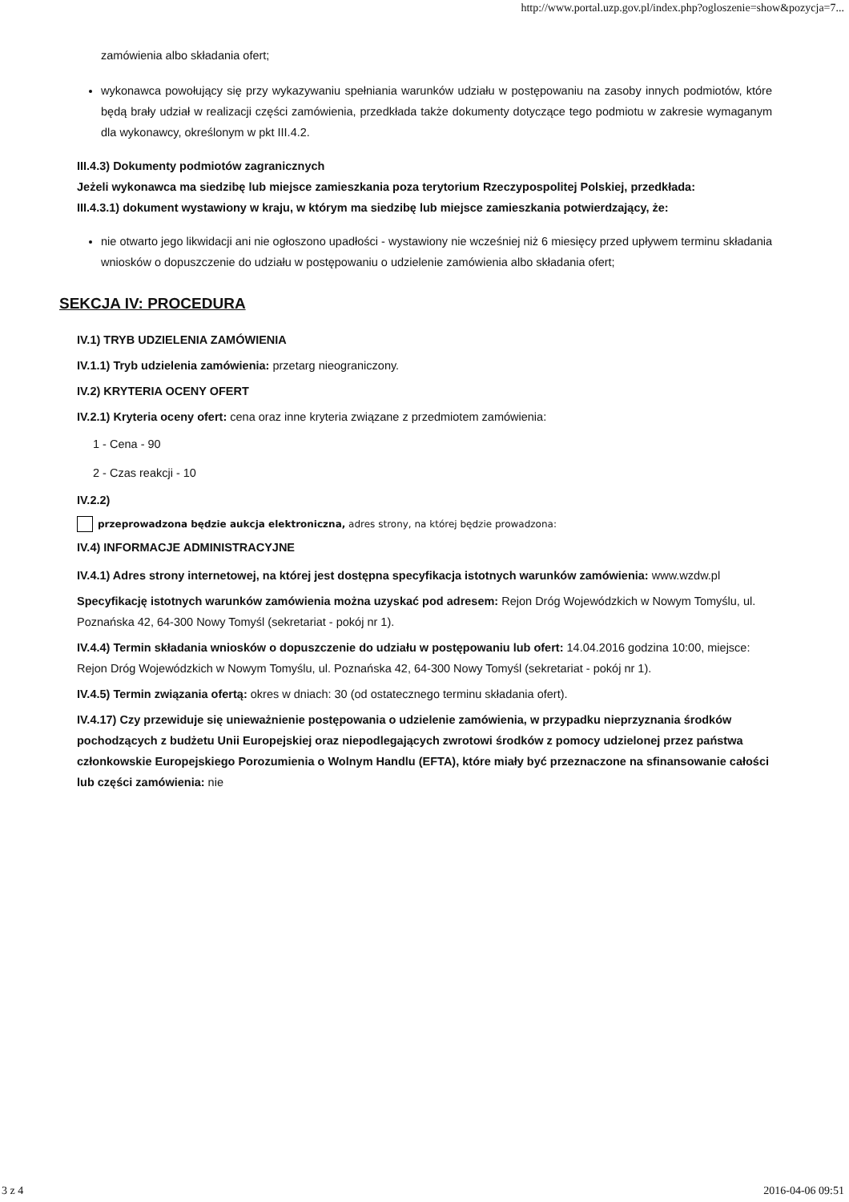http://www.portal.uzp.gov.pl/index.php?ogloszenie=show&pozycja=7...
zamówienia albo składania ofert;
wykonawca powołujący się przy wykazywaniu spełniania warunków udziału w postępowaniu na zasoby innych podmiotów, które będą brały udział w realizacji części zamówienia, przedkłada także dokumenty dotyczące tego podmiotu w zakresie wymaganym dla wykonawcy, określonym w pkt III.4.2.
III.4.3) Dokumenty podmiotów zagranicznych
Jeżeli wykonawca ma siedzibę lub miejsce zamieszkania poza terytorium Rzeczypospolitej Polskiej, przedkłada:
III.4.3.1) dokument wystawiony w kraju, w którym ma siedzibę lub miejsce zamieszkania potwierdzający, że:
nie otwarto jego likwidacji ani nie ogłoszono upadłości - wystawiony nie wcześniej niż 6 miesięcy przed upływem terminu składania wniosków o dopuszczenie do udziału w postępowaniu o udzielenie zamówienia albo składania ofert;
SEKCJA IV: PROCEDURA
IV.1) TRYB UDZIELENIA ZAMÓWIENIA
IV.1.1) Tryb udzielenia zamówienia: przetarg nieograniczony.
IV.2) KRYTERIA OCENY OFERT
IV.2.1) Kryteria oceny ofert: cena oraz inne kryteria związane z przedmiotem zamówienia:
1 - Cena - 90
2 - Czas reakcji - 10
IV.2.2)
przeprowadzona będzie aukcja elektroniczna, adres strony, na której będzie prowadzona:
IV.4) INFORMACJE ADMINISTRACYJNE
IV.4.1) Adres strony internetowej, na której jest dostępna specyfikacja istotnych warunków zamówienia: www.wzdw.pl
Specyfikację istotnych warunków zamówienia można uzyskać pod adresem: Rejon Dróg Wojewódzkich w Nowym Tomyślu, ul. Poznańska 42, 64-300 Nowy Tomyśl (sekretariat - pokój nr 1).
IV.4.4) Termin składania wniosków o dopuszczenie do udziału w postępowaniu lub ofert: 14.04.2016 godzina 10:00, miejsce: Rejon Dróg Wojewódzkich w Nowym Tomyślu, ul. Poznańska 42, 64-300 Nowy Tomyśl (sekretariat - pokój nr 1).
IV.4.5) Termin związania ofertą: okres w dniach: 30 (od ostatecznego terminu składania ofert).
IV.4.17) Czy przewiduje się unieważnienie postępowania o udzielenie zamówienia, w przypadku nieprzyznania środków pochodzących z budżetu Unii Europejskiej oraz niepodlegających zwrotowi środków z pomocy udzielonej przez państwa członkowskie Europejskiego Porozumienia o Wolnym Handlu (EFTA), które miały być przeznaczone na sfinansowanie całości lub części zamówienia: nie
3 z 4 2016-04-06 09:51